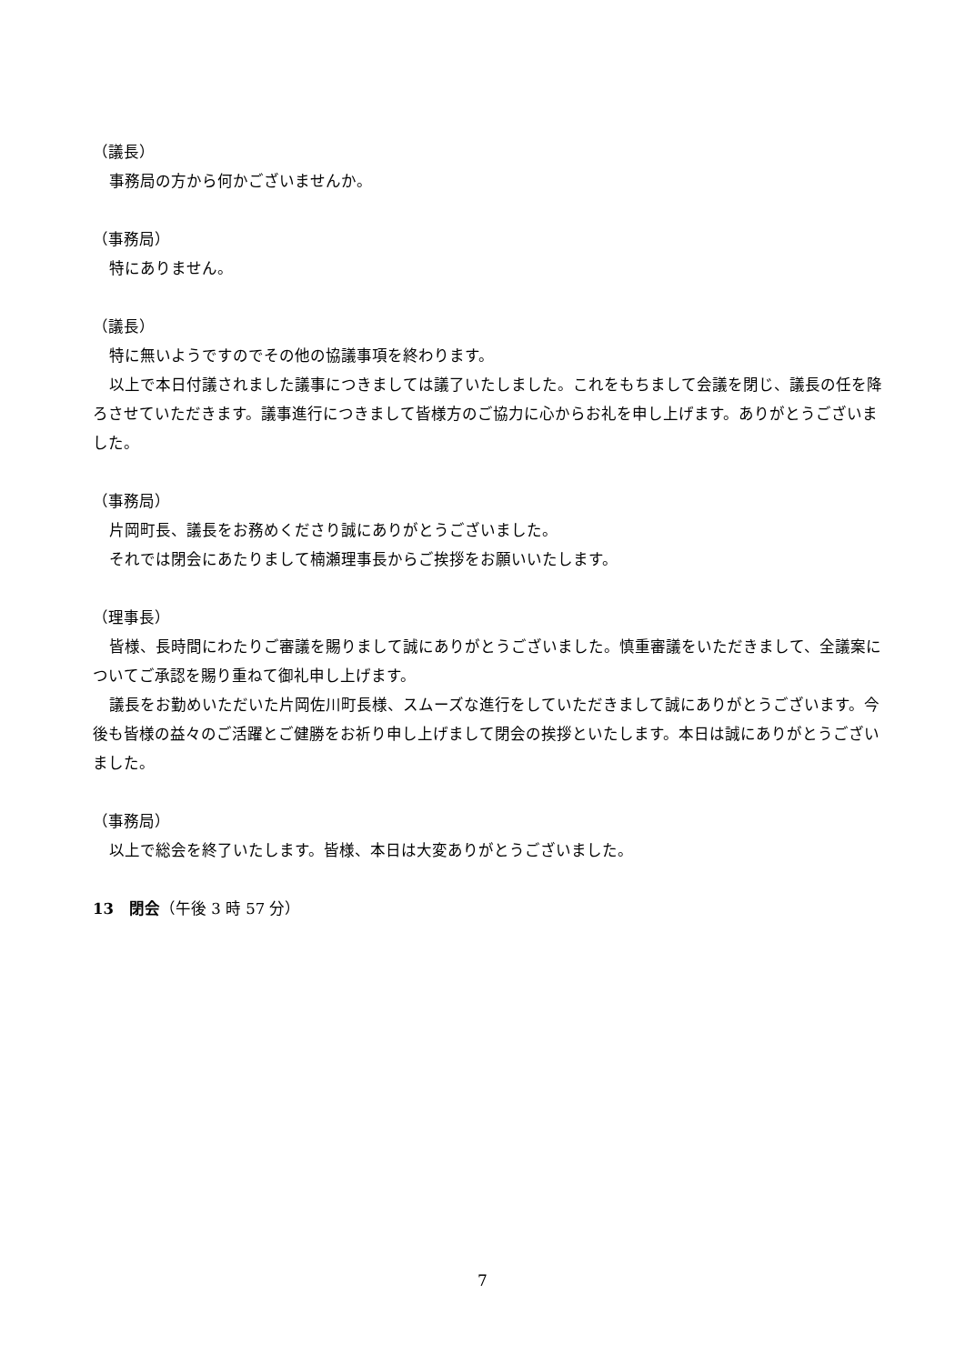（議長）
事務局の方から何かございませんか。
（事務局）
特にありません。
（議長）
特に無いようですのでその他の協議事項を終わります。
以上で本日付議されました議事につきましては議了いたしました。これをもちまして会議を閉じ、議長の任を降ろさせていただきます。議事進行につきまして皆様方のご協力に心からお礼を申し上げます。ありがとうございました。
（事務局）
片岡町長、議長をお務めくださり誠にありがとうございました。
それでは閉会にあたりまして楠瀬理事長からご挨拶をお願いいたします。
（理事長）
皆様、長時間にわたりご審議を賜りまして誠にありがとうございました。慎重審議をいただきまして、全議案についてご承認を賜り重ねて御礼申し上げます。
議長をお勤めいただいた片岡佐川町長様、スムーズな進行をしていただきまして誠にありがとうございます。今後も皆様の益々のご活躍とご健勝をお祈り申し上げまして閉会の挨拶といたします。本日は誠にありがとうございました。
（事務局）
以上で総会を終了いたします。皆様、本日は大変ありがとうございました。
13　閉会（午後 3 時 57 分）
7